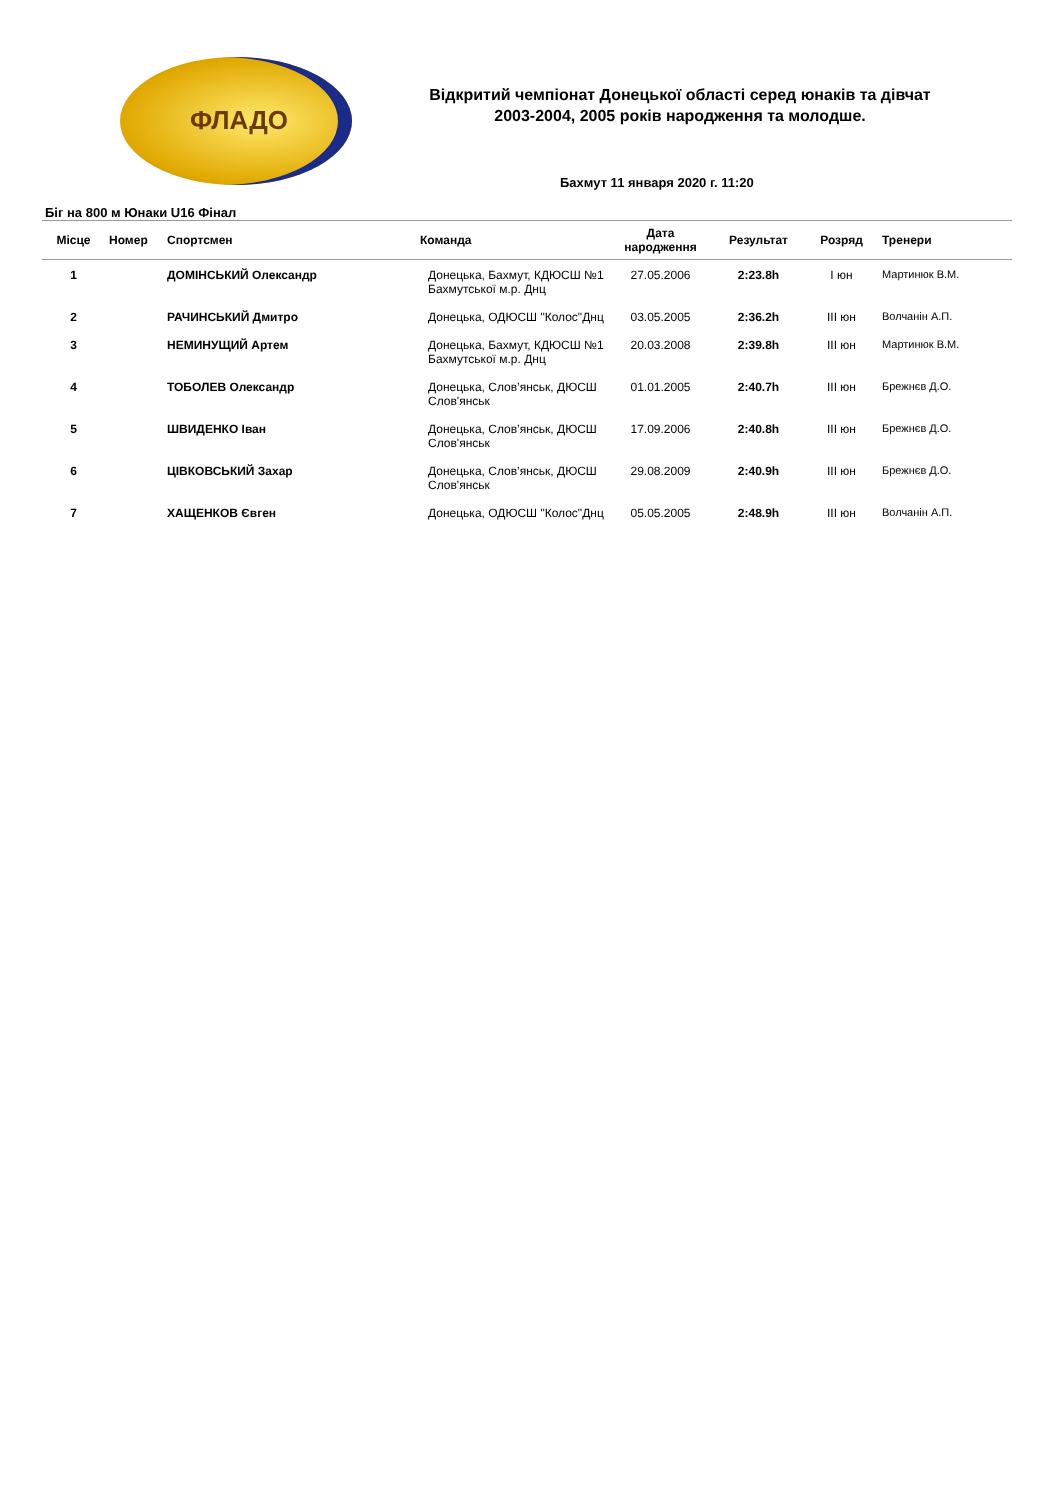ФЛАДО
Відкритий чемпіонат Донецької області серед юнаків та дівчат 2003-2004, 2005 років народження та молодше.
Бахмут 11 января 2020 г. 11:20
Біг на 800 м Юнаки U16 Фінал
| Місце | Номер | Спортсмен | Команда | Дата народження | Результат | Розряд | Тренери |
| --- | --- | --- | --- | --- | --- | --- | --- |
| 1 | | ДОМІНСЬКИЙ Олександр | Донецька, Бахмут, КДЮСШ №1 Бахмутської м.р. Днц | 27.05.2006 | 2:23.8h | I юн | Мартинюк В.М. |
| 2 | | РАЧИНСЬКИЙ Дмитро | Донецька, ОДЮСШ "Колос"Днц | 03.05.2005 | 2:36.2h | III юн | Волчанін А.П. |
| 3 | | НЕМИНУЩИЙ Артем | Донецька, Бахмут, КДЮСШ №1 Бахмутської м.р. Днц | 20.03.2008 | 2:39.8h | III юн | Мартинюк В.М. |
| 4 | | ТОБОЛЕВ Олександр | Донецька, Слов’янськ, ДЮСШ Слов'янськ | 01.01.2005 | 2:40.7h | III юн | Брежнєв Д.О. |
| 5 | | ШВИДЕНКО Іван | Донецька, Слов’янськ, ДЮСШ Слов'янськ | 17.09.2006 | 2:40.8h | III юн | Брежнєв Д.О. |
| 6 | | ЦІВКОВСЬКИЙ Захар | Донецька, Слов’янськ, ДЮСШ Слов'янськ | 29.08.2009 | 2:40.9h | III юн | Брежнєв Д.О. |
| 7 | | ХАЩЕНКОВ Євген | Донецька, ОДЮСШ "Колос"Днц | 05.05.2005 | 2:48.9h | III юн | Волчанін А.П. |